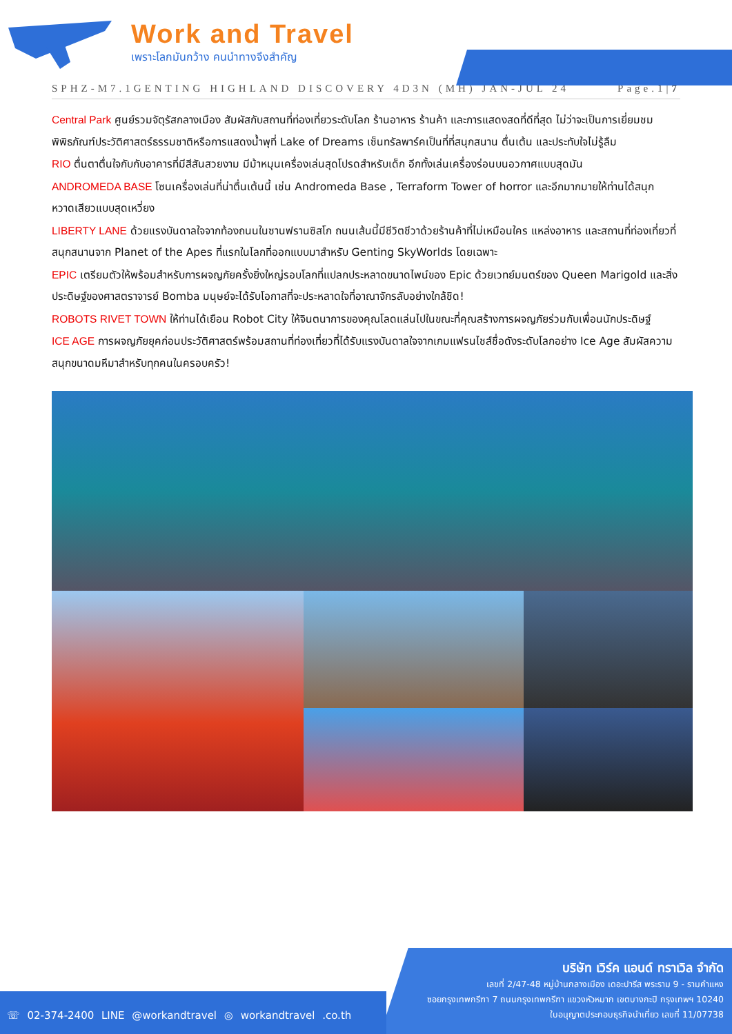Work and Travel
เพราะโลกมันกว้าง คนนำทางจึงสำคัญ
SPHZ-M7.1GENTING HIGHLAND DISCOVERY 4D3N (MH) JAN-JUL 24 Page.1|7
Central Park ศูนย์รวมจัตุรัสกลางเมือง สัมผัสกับสถานที่ท่องเที่ยวระดับโลก ร้านอาหาร ร้านค้า และการแสดงสดที่ดีที่สุด ไม่ว่าจะเป็นการเยี่ยมชมพิพิธภัณฑ์ประวัติศาสตร์ธรรมชาติหรือการแสดงน้ำพุที่ Lake of Dreams เซ็นทรัลพาร์คเป็นที่ที่สนุกสนาน ตื่นเต้น และประทับใจไม่รู้ลืม
RIO ตื่นตาตื่นใจกับกับอาคารที่มีสีสันสวยงาม มีม้าหมุนเครื่องเล่นสุดโปรดสำหรับเด็ก อีกทั้งเล่นเครื่องร่อนบนอวกาศแบบสุดมัน
ANDROMEDA BASE โซนเครื่องเล่นที่น่าตื่นเต้นนี้ เช่น Andromeda Base , Terraform Tower of horror และอีกมากมายให้ท่านได้สนุกหวาดเสียวแบบสุดเหวี่ยง
LIBERTY LANE ด้วยแรงบันดาลใจจากท้องถนนในซานฟรานซิสโก ถนนเส้นนี้มีชีวิตชีวาด้วยร้านค้าที่ไม่เหมือนใคร แหล่งอาหาร และสถานที่ท่องเที่ยวที่สนุกสนานจาก Planet of the Apes ที่แรกในโลกที่ออกแบบมาสำหรับ Genting SkyWorlds โดยเฉพาะ
EPIC เตรียมตัวให้พร้อมสำหรับการผจญภัยครั้งยิ่งใหญ่รอบโลกที่แปลกประหลาดขนาดไพน์ของ Epic ด้วยเวทย์มนตร์ของ Queen Marigold และสิ่งประดิษฐ์ของศาสตราจารย์ Bomba มนุษย์จะได้รับโอกาสที่จะประหลาดใจที่อาณาจักรลับอย่างใกล้ชิด!
ROBOTS RIVET TOWN ให้ท่านได้เยือน Robot City ให้จินตนาการของคุณโลดแล่นไปในขณะที่คุณสร้างการผจญภัยร่วมกับเพื่อนนักประดิษฐ์
ICE AGE การผจญภัยยุคก่อนประวัติศาสตร์พร้อมสถานที่ท่องเที่ยวที่ได้รับแรงบันดาลใจจากเกมแฟรนไชส์ชื่อดังระดับโลกอย่าง Ice Age สัมผัสความสนุกขนาดมหึมาสำหรับทุกคนในครอบครัว!
บริษัท เวิร์ค แอนด์ ทราเวิล จำกัด
เลขที่ 2/47-48 หมู่บ้านกลางเมือง เดอะปารีส พระราม 9 - รามคำแหง
ซอยกรุงเทพกรีฑา 7 ถนนกรุงเทพกรีฑา แขวงหัวหมาก เขตบางกะปิ กรุงเทพฯ 10240
ใบอนุญาตประกอบธุรกิจนำเที่ยว เลขที่ 11/07738
☏ 02-374-2400 LINE @workandtravel ◎ workandtravel .co.th